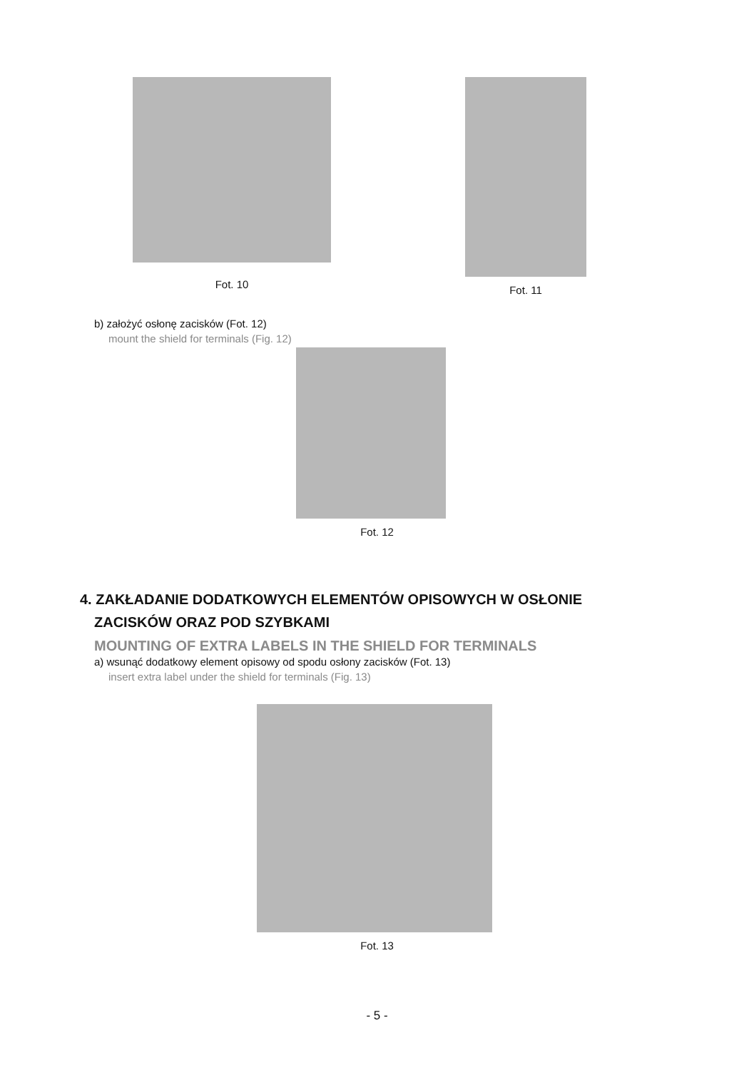Fot. 10
Fot. 11
b) założyć osłonę zacisków (Fot. 12)
mount the shield for terminals (Fig. 12)
Fot. 12
4. ZAKŁADANIE DODATKOWYCH ELEMENTÓW OPISOWYCH W OSŁONIE
ZACISKÓW ORAZ POD SZYBKAMI
MOUNTING OF EXTRA LABELS IN THE SHIELD FOR TERMINALS
a) wsunąć dodatkowy element opisowy od spodu osłony zacisków (Fot. 13)
insert extra label under the shield for terminals (Fig. 13)
Fot. 13
- 5 -